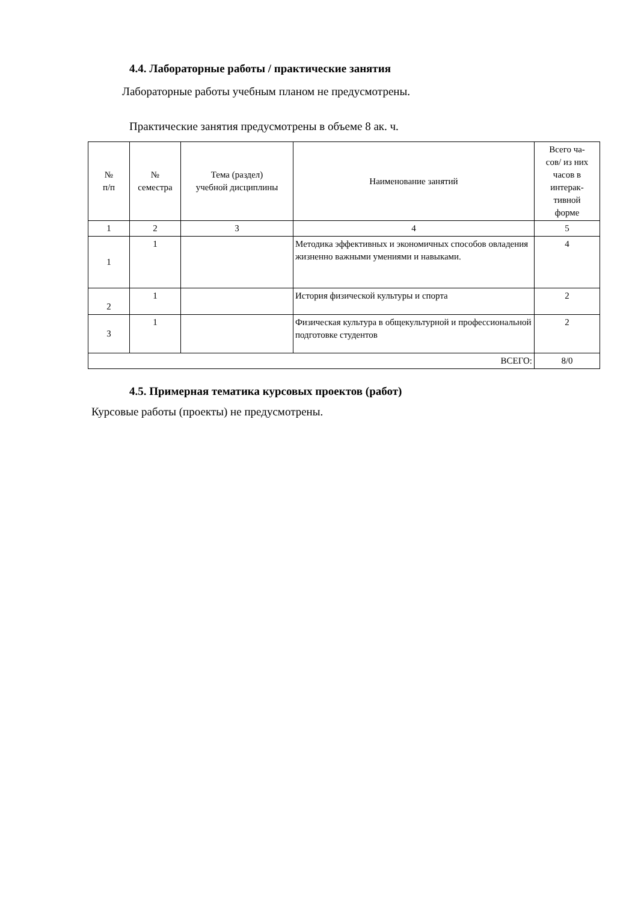4.4. Лабораторные работы / практические занятия
Лабораторные работы учебным планом не предусмотрены.
Практические занятия предусмотрены в объеме 8 ак. ч.
| № п/п | № семестра | Тема (раздел) учебной дисциплины | Наименование занятий | Всего ча- сов/ из них часов в интерак- тивной форме |
| --- | --- | --- | --- | --- |
| 1 | 2 | 3 | 4 | 5 |
| 1 | 1 | | Методика эффективных и экономичных способов овладения жизненно важными умениями и навыками. | 4 |
| 2 | 1 | | История физической культуры и спорта | 2 |
| 3 | 1 | | Физическая культура в общекультурной и профессиональной подготовке студентов | 2 |
| ВСЕГО: | | | | 8/0 |
4.5. Примерная тематика курсовых проектов (работ)
Курсовые работы (проекты) не предусмотрены.